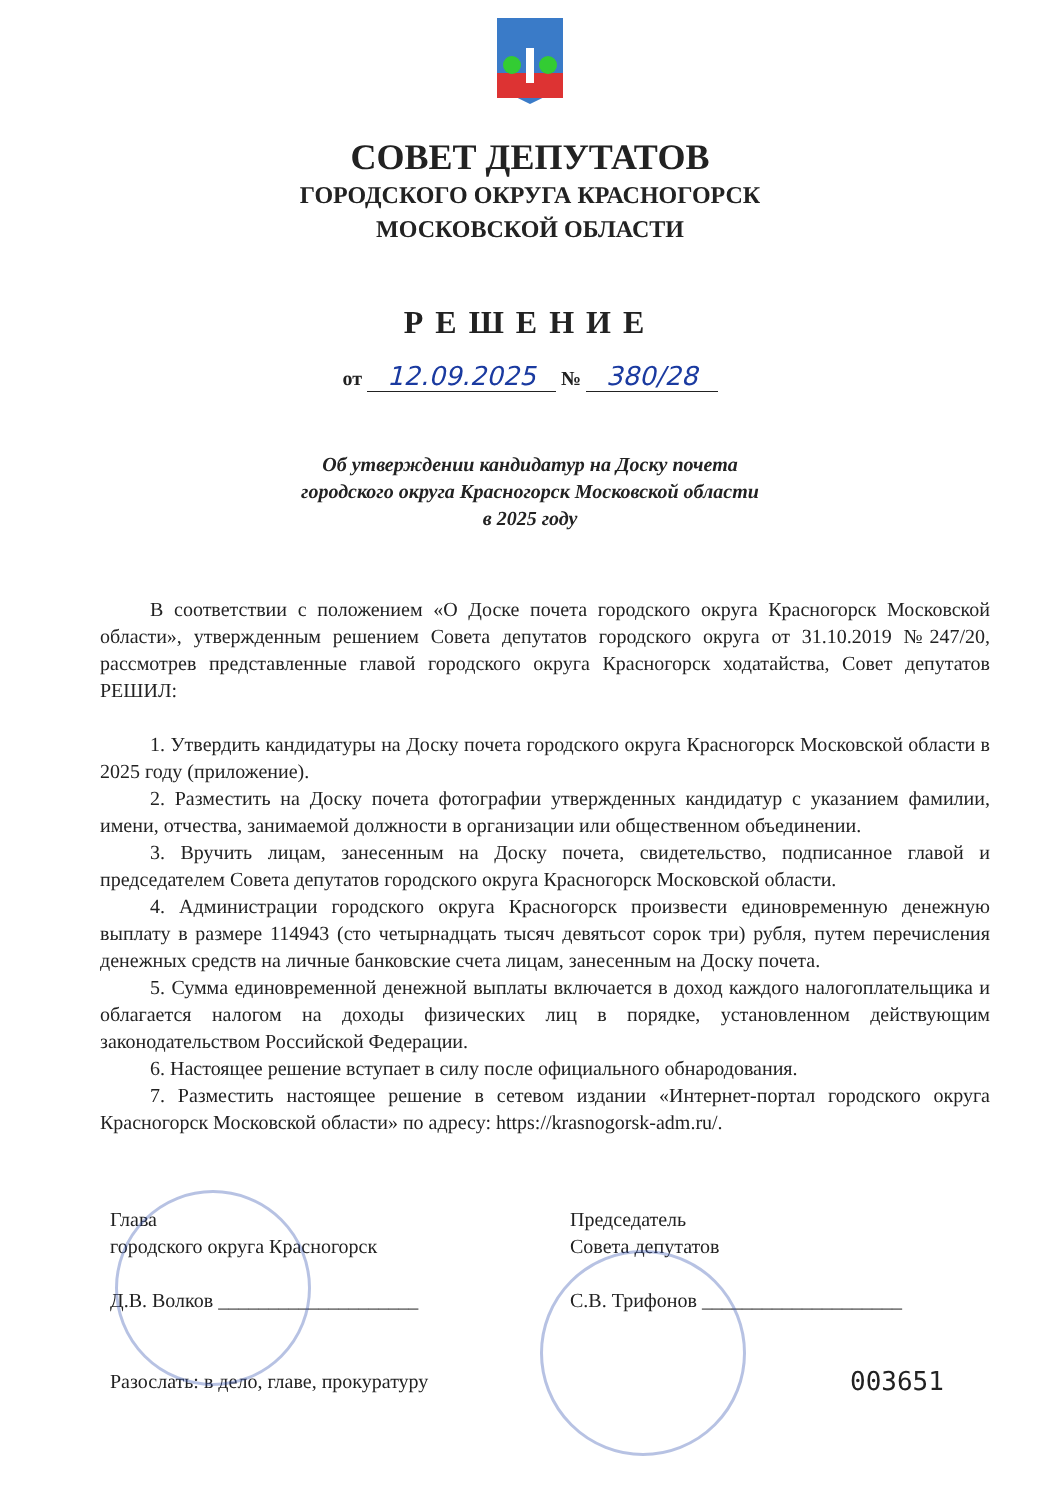СОВЕТ ДЕПУТАТОВ
ГОРОДСКОГО ОКРУГА КРАСНОГОРСК
МОСКОВСКОЙ ОБЛАСТИ
РЕШЕНИЕ
от 12.09.2025 № 380/28
Об утверждении кандидатур на Доску почета
городского округа Красногорск Московской области
в 2025 году
В соответствии с положением «О Доске почета городского округа Красногорск Московской области», утвержденным решением Совета депутатов городского округа от 31.10.2019 №247/20, рассмотрев представленные главой городского округа Красногорск ходатайства, Совет депутатов РЕШИЛ:
1. Утвердить кандидатуры на Доску почета городского округа Красногорск Московской области в 2025 году (приложение).
2. Разместить на Доску почета фотографии утвержденных кандидатур с указанием фамилии, имени, отчества, занимаемой должности в организации или общественном объединении.
3. Вручить лицам, занесенным на Доску почета, свидетельство, подписанное главой и председателем Совета депутатов городского округа Красногорск Московской области.
4. Администрации городского округа Красногорск произвести единовременную денежную выплату в размере 114943 (сто четырнадцать тысяч девятьсот сорок три) рубля, путем перечисления денежных средств на личные банковские счета лицам, занесенным на Доску почета.
5. Сумма единовременной денежной выплаты включается в доход каждого налогоплательщика и облагается налогом на доходы физических лиц в порядке, установленном действующим законодательством Российской Федерации.
6. Настоящее решение вступает в силу после официального обнародования.
7. Разместить настоящее решение в сетевом издании «Интернет-портал городского округа Красногорск Московской области» по адресу: https://krasnogorsk-adm.ru/.
Глава
городского округа Красногорск
Д.В. Волков ____________________
Разослать: в дело, главе, прокуратуру
Председатель
Совета депутатов
С.В. Трифонов ____________________
003651